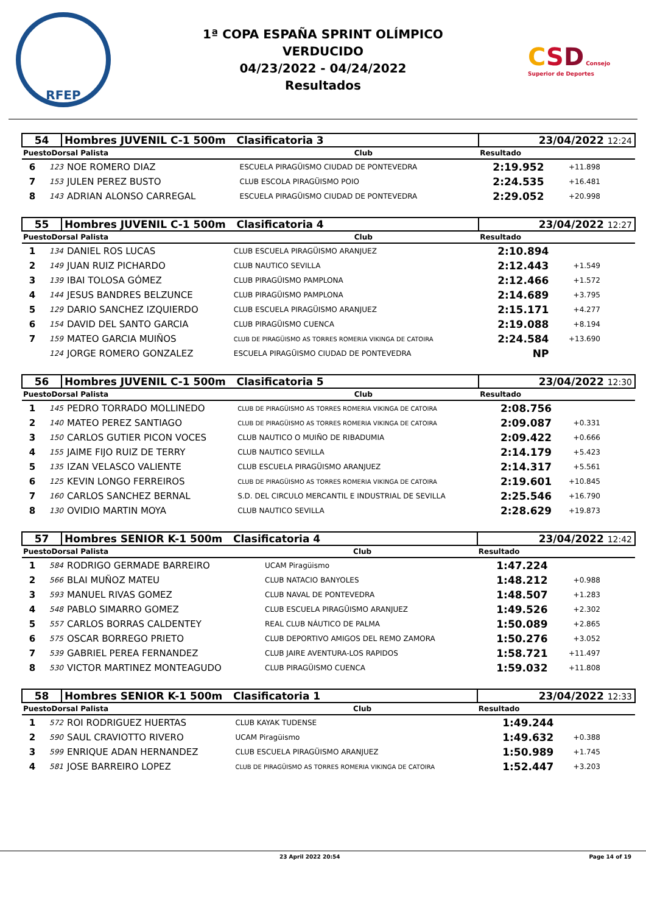RFEP
1ª COPA ESPAÑA SPRINT OLÍMPICO
VERDUCIDO
04/23/2022 - 04/24/2022
Resultados
CSD Consejo Superior de Deportes
| 54 | Hombres JUVENIL C-1 500m Clasificatoria 3 | | 23/04/2022 12:24 |
| PuestoDorsal Palista | | Club | Resultado |
| 6 | 123 | NOE ROMERO DIAZ | ESCUELA PIRAGÜISMO CIUDAD DE PONTEVEDRA | 2:19.952 | +11.898 |
| 7 | 153 | JULEN PEREZ BUSTO | CLUB ESCOLA PIRAGÜISMO POIO | 2:24.535 | +16.481 |
| 8 | 143 | ADRIAN ALONSO CARREGAL | ESCUELA PIRAGÜISMO CIUDAD DE PONTEVEDRA | 2:29.052 | +20.998 |
| 55 | Hombres JUVENIL C-1 500m Clasificatoria 4 | | 23/04/2022 12:27 |
| PuestoDorsal Palista | | Club | Resultado |
| 1 | 134 | DANIEL ROS LUCAS | CLUB ESCUELA PIRAGÜISMO ARANJUEZ | 2:10.894 | |
| 2 | 149 | JUAN RUIZ PICHARDO | CLUB NAUTICO SEVILLA | 2:12.443 | +1.549 |
| 3 | 139 | IBAI TOLOSA GÓMEZ | CLUB PIRAGÜISMO PAMPLONA | 2:12.466 | +1.572 |
| 4 | 144 | JESUS BANDRES BELZUNCE | CLUB PIRAGÜISMO PAMPLONA | 2:14.689 | +3.795 |
| 5 | 129 | DARIO SANCHEZ IZQUIERDO | CLUB ESCUELA PIRAGÜISMO ARANJUEZ | 2:15.171 | +4.277 |
| 6 | 154 | DAVID DEL SANTO GARCIA | CLUB PIRAGÜISMO CUENCA | 2:19.088 | +8.194 |
| 7 | 159 | MATEO GARCIA MUIÑOS | CLUB DE PIRAGÜISMO AS TORRES ROMERIA VIKINGA DE CATOIRA | 2:24.584 | +13.690 |
| | 124 | JORGE ROMERO GONZALEZ | ESCUELA PIRAGÜISMO CIUDAD DE PONTEVEDRA | NP | |
| 56 | Hombres JUVENIL C-1 500m Clasificatoria 5 | | 23/04/2022 12:30 |
| PuestoDorsal Palista | | Club | Resultado |
| 1 | 145 | PEDRO TORRADO MOLLINEDO | CLUB DE PIRAGÜISMO AS TORRES ROMERIA VIKINGA DE CATOIRA | 2:08.756 | |
| 2 | 140 | MATEO PEREZ SANTIAGO | CLUB DE PIRAGÜISMO AS TORRES ROMERIA VIKINGA DE CATOIRA | 2:09.087 | +0.331 |
| 3 | 150 | CARLOS GUTIER PICON VOCES | CLUB NAUTICO O MUIÑO DE RIBADUMIA | 2:09.422 | +0.666 |
| 4 | 155 | JAIME FIJO RUIZ DE TERRY | CLUB NAUTICO SEVILLA | 2:14.179 | +5.423 |
| 5 | 135 | IZAN VELASCO VALIENTE | CLUB ESCUELA PIRAGÜISMO ARANJUEZ | 2:14.317 | +5.561 |
| 6 | 125 | KEVIN LONGO FERREIROS | CLUB DE PIRAGÜISMO AS TORRES ROMERIA VIKINGA DE CATOIRA | 2:19.601 | +10.845 |
| 7 | 160 | CARLOS SANCHEZ BERNAL | S.D. DEL CIRCULO MERCANTIL E INDUSTRIAL DE SEVILLA | 2:25.546 | +16.790 |
| 8 | 130 | OVIDIO MARTIN MOYA | CLUB NAUTICO SEVILLA | 2:28.629 | +19.873 |
| 57 | Hombres SENIOR K-1 500m Clasificatoria 4 | | 23/04/2022 12:42 |
| PuestoDorsal Palista | | Club | Resultado |
| 1 | 584 | RODRIGO GERMADE BARREIRO | UCAM Piragüismo | 1:47.224 | |
| 2 | 566 | BLAI MUÑOZ MATEU | CLUB NATACIO BANYOLES | 1:48.212 | +0.988 |
| 3 | 593 | MANUEL RIVAS GOMEZ | CLUB NAVAL DE PONTEVEDRA | 1:48.507 | +1.283 |
| 4 | 548 | PABLO SIMARRO GOMEZ | CLUB ESCUELA PIRAGÜISMO ARANJUEZ | 1:49.526 | +2.302 |
| 5 | 557 | CARLOS BORRAS CALDENTEY | REAL CLUB NÁUTICO DE PALMA | 1:50.089 | +2.865 |
| 6 | 575 | OSCAR BORREGO PRIETO | CLUB DEPORTIVO AMIGOS DEL REMO ZAMORA | 1:50.276 | +3.052 |
| 7 | 539 | GABRIEL PEREA FERNANDEZ | CLUB JAIRE AVENTURA-LOS RAPIDOS | 1:58.721 | +11.497 |
| 8 | 530 | VICTOR MARTINEZ MONTEAGUDO | CLUB PIRAGÜISMO CUENCA | 1:59.032 | +11.808 |
| 58 | Hombres SENIOR K-1 500m Clasificatoria 1 | | 23/04/2022 12:33 |
| PuestoDorsal Palista | | Club | Resultado |
| 1 | 572 | ROI RODRIGUEZ HUERTAS | CLUB KAYAK TUDENSE | 1:49.244 | |
| 2 | 590 | SAUL CRAVIOTTO RIVERO | UCAM Piragüismo | 1:49.632 | +0.388 |
| 3 | 599 | ENRIQUE ADAN HERNANDEZ | CLUB ESCUELA PIRAGÜISMO ARANJUEZ | 1:50.989 | +1.745 |
| 4 | 581 | JOSE BARREIRO LOPEZ | CLUB DE PIRAGÜISMO AS TORRES ROMERIA VIKINGA DE CATOIRA | 1:52.447 | +3.203 |
23 April 2022 20:54 Page 14 of 19